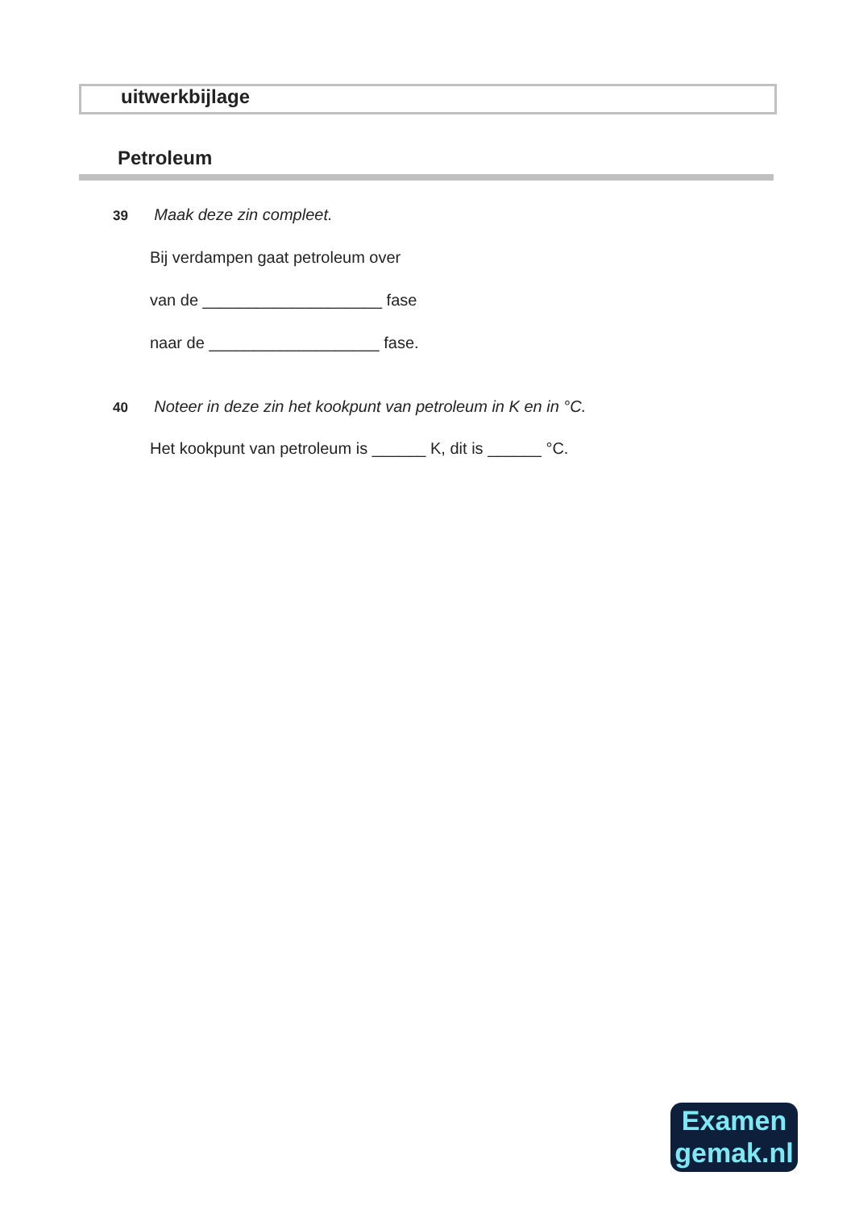uitwerkbijlage
Petroleum
39 Maak deze zin compleet.
Bij verdampen gaat petroleum over
van de ____________________ fase
naar de ___________________ fase.
40 Noteer in deze zin het kookpunt van petroleum in K en in °C.
Het kookpunt van petroleum is ______ K, dit is ______ °C.
Examen
gemak.nl